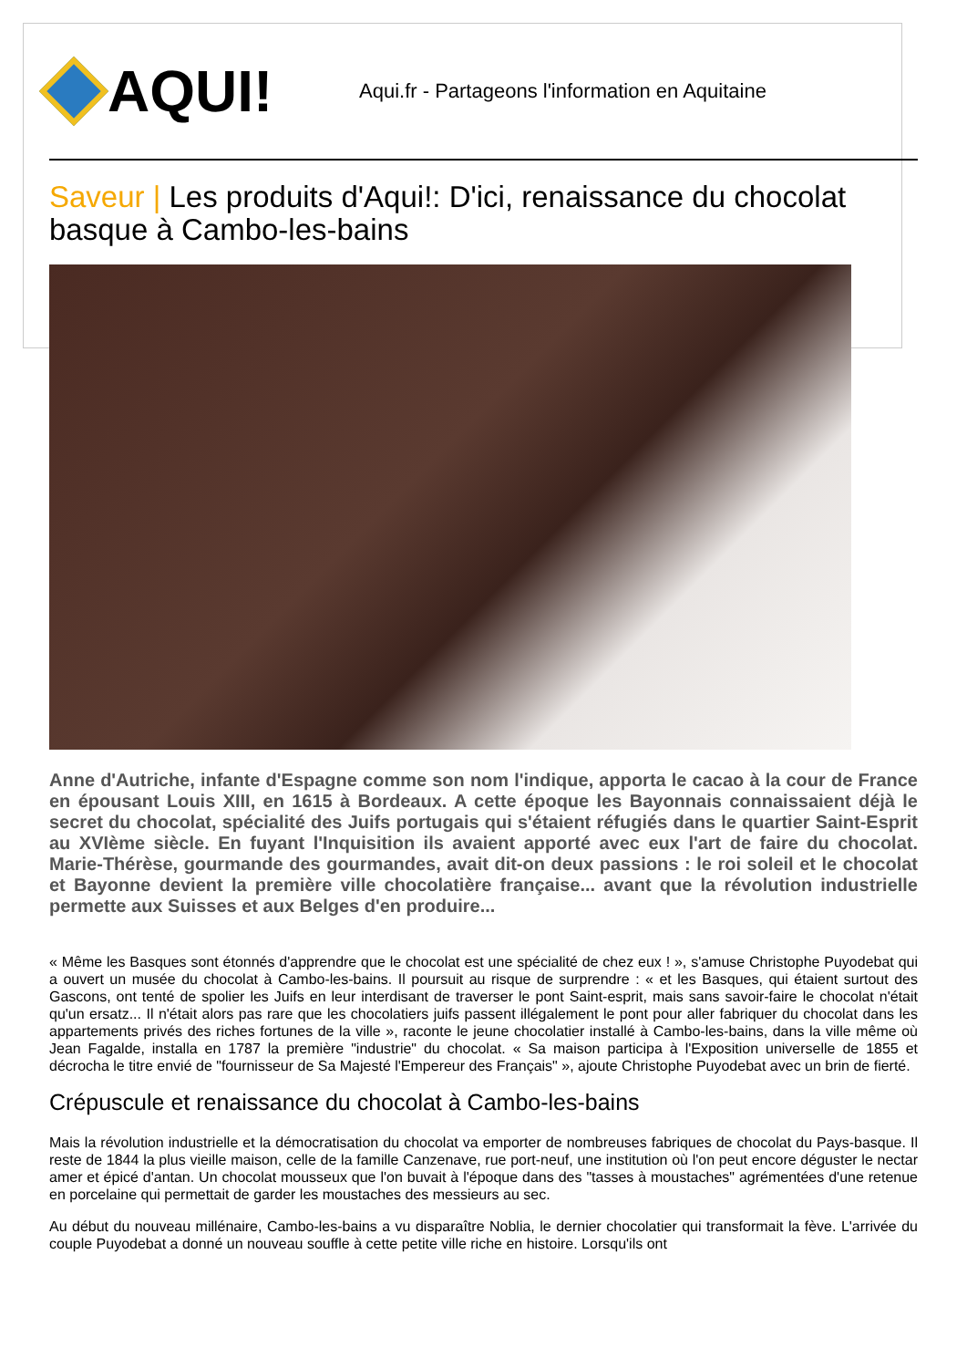AQUI!
Aqui.fr - Partageons l'information en Aquitaine
Saveur | Les produits d'Aqui!: D'ici, renaissance du chocolat basque à Cambo-les-bains
Anne d'Autriche, infante d'Espagne comme son nom l'indique, apporta le cacao à la cour de France en épousant Louis XIII, en 1615 à Bordeaux. A cette époque les Bayonnais connaissaient déjà le secret du chocolat, spécialité des Juifs portugais qui s'étaient réfugiés dans le quartier Saint-Esprit au XVIème siècle. En fuyant l'Inquisition ils avaient apporté avec eux l'art de faire du chocolat. Marie-Thérèse, gourmande des gourmandes, avait dit-on deux passions : le roi soleil et le chocolat et Bayonne devient la première ville chocolatière française... avant que la révolution industrielle permette aux Suisses et aux Belges d'en produire...
« Même les Basques sont étonnés d'apprendre que le chocolat est une spécialité de chez eux ! », s'amuse Christophe Puyodebat qui a ouvert un musée du chocolat à Cambo-les-bains. Il poursuit au risque de surprendre : « et les Basques, qui étaient surtout des Gascons, ont tenté de spolier les Juifs en leur interdisant de traverser le pont Saint-esprit, mais sans savoir-faire le chocolat n'était qu'un ersatz... Il n'était alors pas rare que les chocolatiers juifs passent illégalement le pont pour aller fabriquer du chocolat dans les appartements privés des riches fortunes de la ville », raconte le jeune chocolatier installé à Cambo-les-bains, dans la ville même où Jean Fagalde, installa en 1787 la première "industrie" du chocolat. « Sa maison participa à l'Exposition universelle de 1855 et décrocha le titre envié de "fournisseur de Sa Majesté l'Empereur des Français" », ajoute Christophe Puyodebat avec un brin de fierté.
Crépuscule et renaissance du chocolat à Cambo-les-bains
Mais la révolution industrielle et la démocratisation du chocolat va emporter de nombreuses fabriques de chocolat du Pays-basque. Il reste de 1844 la plus vieille maison, celle de la famille Canzenave, rue port-neuf, une institution où l'on peut encore déguster le nectar amer et épicé d'antan. Un chocolat mousseux que l'on buvait à l'époque dans des "tasses à moustaches" agrémentées d'une retenue en porcelaine qui permettait de garder les moustaches des messieurs au sec.
Au début du nouveau millénaire, Cambo-les-bains a vu disparaître Noblia, le dernier chocolatier qui transformait la fève. L'arrivée du couple Puyodebat a donné un nouveau souffle à cette petite ville riche en histoire. Lorsqu'ils ont